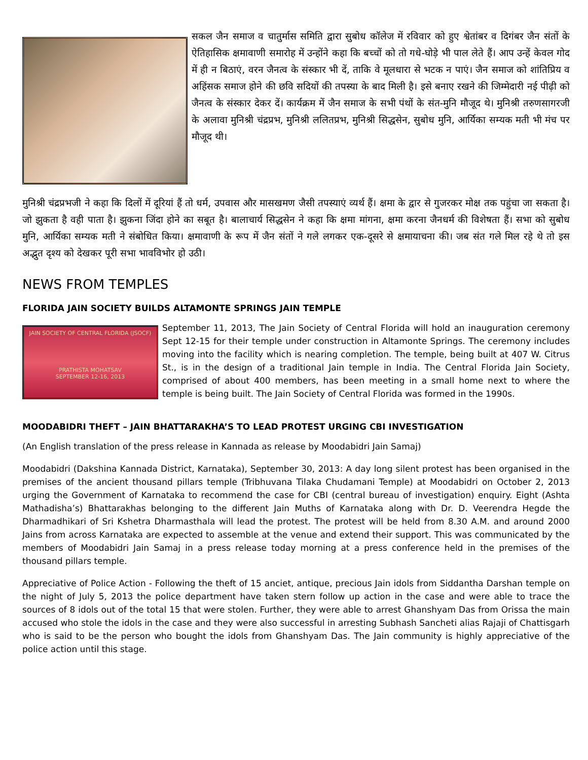सकल जैन समाज व चातुर्मास समिति द्वारा सुबोध कॉलेज में रविवार को हुए श्वेतांबर व दिगंबर जैन संतों के ऐतिहासिक क्षमावाणी समारोह में उन्होंने कहा कि बच्चों को तो गधे-घोड़े भी पाल लेते हैं। आप उन्हें केवल गोद में ही न बिठाएं, वरन जैनत्व के संस्कार भी दें, ताकि वे मूलधारा से भटक न पाएं। जैन समाज को शांतिप्रिय व अहिंसक समाज होने की छवि सदियों की तपस्या के बाद मिली है। इसे बनाए रखने की जिम्मेदारी नई पीढ़ी को जैनत्व के संस्कार देकर दें। कार्यक्रम में जैन समाज के सभी पंथों के संत-मुनि मौजूद थे। मुनिश्री तरुणसागरजी के अलावा मुनिश्री चंद्रप्रभ, मुनिश्री ललितप्रभ, मुनिश्री सिद्धसेन, सुबोध मुनि, आर्यिका सम्यक मती भी मंच पर मौजूद थी।
मुनिश्री चंद्रप्रभजी ने कहा कि दिलों में दूरियां हैं तो धर्म, उपवास और मासखमण जैसी तपस्याएं व्यर्थ हैं। क्षमा के द्वार से गुजरकर मोक्ष तक पहुंचा जा सकता है। जो झुकता है वही पाता है। झुकना जिंदा होने का सबूत है। बालाचार्य सिद्धसेन ने कहा कि क्षमा मांगना, क्षमा करना जैनधर्म की विशेषता हैं। सभा को सुबोध मुनि, आर्यिका सम्यक मती ने संबोधित किया। क्षमावाणी के रूप में जैन संतों ने गले लगकर एक-दूसरे से क्षमायाचना की। जब संत गले मिल रहे थे तो इस अद्भुत दृश्य को देखकर पूरी सभा भावविभोर हो उठी।
NEWS FROM TEMPLES
FLORIDA JAIN SOCIETY BUILDS ALTAMONTE SPRINGS JAIN TEMPLE
JAIN SOCIETY OF CENTRAL FLORIDA (JSOCF)
PRATHISTA MOHATSAV
SEPTEMBER 12-16, 2013
September 11, 2013, The Jain Society of Central Florida will hold an inauguration ceremony Sept 12-15 for their temple under construction in Altamonte Springs. The ceremony includes moving into the facility which is nearing completion. The temple, being built at 407 W. Citrus St., is in the design of a traditional Jain temple in India. The Central Florida Jain Society, comprised of about 400 members, has been meeting in a small home next to where the temple is being built. The Jain Society of Central Florida was formed in the 1990s.
MOODABIDRI THEFT – JAIN BHATTARAKHA’S TO LEAD PROTEST URGING CBI INVESTIGATION
(An English translation of the press release in Kannada as release by Moodabidri Jain Samaj)
Moodabidri (Dakshina Kannada District, Karnataka), September 30, 2013: A day long silent protest has been organised in the premises of the ancient thousand pillars temple (Tribhuvana Tilaka Chudamani Temple) at Moodabidri on October 2, 2013 urging the Government of Karnataka to recommend the case for CBI (central bureau of investigation) enquiry. Eight (Ashta Mathadisha’s) Bhattarakhas belonging to the different Jain Muths of Karnataka along with Dr. D. Veerendra Hegde the Dharmadhikari of Sri Kshetra Dharmasthala will lead the protest. The protest will be held from 8.30 A.M. and around 2000 Jains from across Karnataka are expected to assemble at the venue and extend their support. This was communicated by the members of Moodabidri Jain Samaj in a press release today morning at a press conference held in the premises of the thousand pillars temple.
Appreciative of Police Action - Following the theft of 15 anciet, antique, precious Jain idols from Siddantha Darshan temple on the night of July 5, 2013 the police department have taken stern follow up action in the case and were able to trace the sources of 8 idols out of the total 15 that were stolen. Further, they were able to arrest Ghanshyam Das from Orissa the main accused who stole the idols in the case and they were also successful in arresting Subhash Sancheti alias Rajaji of Chattisgarh who is said to be the person who bought the idols from Ghanshyam Das. The Jain community is highly appreciative of the police action until this stage.